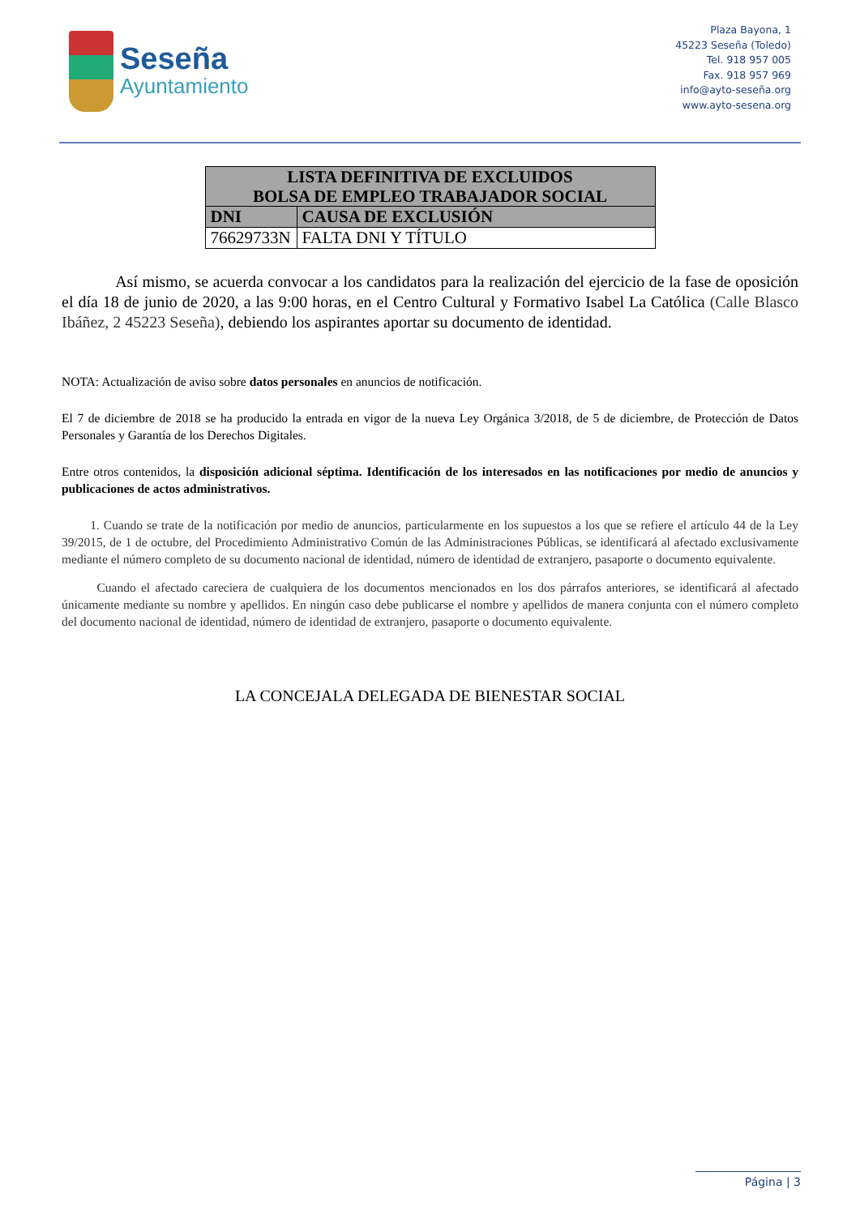Seseña
Ayuntamiento
Plaza Bayona, 1
45223 Seseña (Toledo)
Tel. 918 957 005
Fax. 918 957 969
info@ayto-seseña.org
www.ayto-sesena.org
| LISTA DEFINITIVA DE EXCLUIDOS BOLSA DE EMPLEO TRABAJADOR SOCIAL | |
| --- | --- |
| DNI | CAUSA DE EXCLUSIÓN |
| 76629733N | FALTA DNI Y TÍTULO |
Así mismo, se acuerda convocar a los candidatos para la realización del ejercicio de la fase de oposición el día 18 de junio de 2020, a las 9:00 horas, en el Centro Cultural y Formativo Isabel La Católica (Calle Blasco Ibáñez, 2 45223 Seseña), debiendo los aspirantes aportar su documento de identidad.
NOTA: Actualización de aviso sobre datos personales en anuncios de notificación.
El 7 de diciembre de 2018 se ha producido la entrada en vigor de la nueva Ley Orgánica 3/2018, de 5 de diciembre, de Protección de Datos Personales y Garantía de los Derechos Digitales.
Entre otros contenidos, la disposición adicional séptima. Identificación de los interesados en las notificaciones por medio de anuncios y publicaciones de actos administrativos.
1. Cuando se trate de la notificación por medio de anuncios, particularmente en los supuestos a los que se refiere el artículo 44 de la Ley 39/2015, de 1 de octubre, del Procedimiento Administrativo Común de las Administraciones Públicas, se identificará al afectado exclusivamente mediante el número completo de su documento nacional de identidad, número de identidad de extranjero, pasaporte o documento equivalente.
Cuando el afectado careciera de cualquiera de los documentos mencionados en los dos párrafos anteriores, se identificará al afectado únicamente mediante su nombre y apellidos. En ningún caso debe publicarse el nombre y apellidos de manera conjunta con el número completo del documento nacional de identidad, número de identidad de extranjero, pasaporte o documento equivalente.
LA CONCEJALA DELEGADA DE BIENESTAR SOCIAL
Página | 3